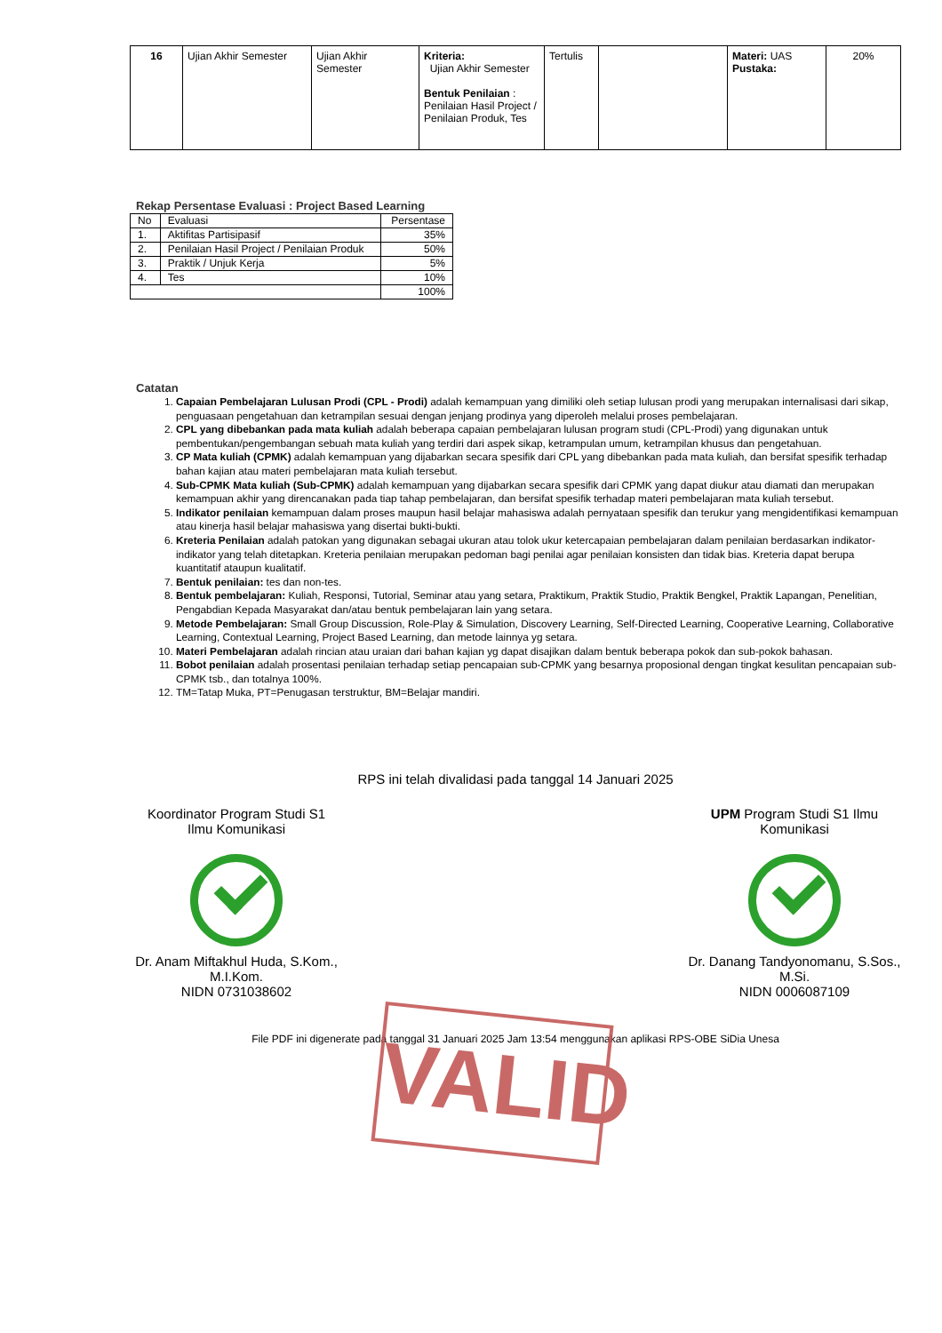| 16 | Ujian Akhir Semester | Ujian Akhir Semester | Kriteria: Ujian Akhir Semester Bentuk Penilaian : Penilaian Hasil Project / Penilaian Produk, Tes | Tertulis | | Materi: UAS Pustaka: | 20% |
Rekap Persentase Evaluasi : Project Based Learning
| No | Evaluasi | Persentase |
| 1. | Aktifitas Partisipasif | 35% |
| 2. | Penilaian Hasil Project / Penilaian Produk | 50% |
| 3. | Praktik / Unjuk Kerja | 5% |
| 4. | Tes | 10% |
| | | 100% |
Catatan
1. Capaian Pembelajaran Lulusan Prodi (CPL - Prodi) adalah kemampuan yang dimiliki oleh setiap lulusan prodi yang merupakan internalisasi dari sikap, penguasaan pengetahuan dan ketrampilan sesuai dengan jenjang prodinya yang diperoleh melalui proses pembelajaran.
2. CPL yang dibebankan pada mata kuliah adalah beberapa capaian pembelajaran lulusan program studi (CPL-Prodi) yang digunakan untuk pembentukan/pengembangan sebuah mata kuliah yang terdiri dari aspek sikap, ketrampulan umum, ketrampilan khusus dan pengetahuan.
3. CP Mata kuliah (CPMK) adalah kemampuan yang dijabarkan secara spesifik dari CPL yang dibebankan pada mata kuliah, dan bersifat spesifik terhadap bahan kajian atau materi pembelajaran mata kuliah tersebut.
4. Sub-CPMK Mata kuliah (Sub-CPMK) adalah kemampuan yang dijabarkan secara spesifik dari CPMK yang dapat diukur atau diamati dan merupakan kemampuan akhir yang direncanakan pada tiap tahap pembelajaran, dan bersifat spesifik terhadap materi pembelajaran mata kuliah tersebut.
5. Indikator penilaian kemampuan dalam proses maupun hasil belajar mahasiswa adalah pernyataan spesifik dan terukur yang mengidentifikasi kemampuan atau kinerja hasil belajar mahasiswa yang disertai bukti-bukti.
6. Kreteria Penilaian adalah patokan yang digunakan sebagai ukuran atau tolok ukur ketercapaian pembelajaran dalam penilaian berdasarkan indikator-indikator yang telah ditetapkan. Kreteria penilaian merupakan pedoman bagi penilai agar penilaian konsisten dan tidak bias. Kreteria dapat berupa kuantitatif ataupun kualitatif.
7. Bentuk penilaian: tes dan non-tes.
8. Bentuk pembelajaran: Kuliah, Responsi, Tutorial, Seminar atau yang setara, Praktikum, Praktik Studio, Praktik Bengkel, Praktik Lapangan, Penelitian, Pengabdian Kepada Masyarakat dan/atau bentuk pembelajaran lain yang setara.
9. Metode Pembelajaran: Small Group Discussion, Role-Play & Simulation, Discovery Learning, Self-Directed Learning, Cooperative Learning, Collaborative Learning, Contextual Learning, Project Based Learning, dan metode lainnya yg setara.
10. Materi Pembelajaran adalah rincian atau uraian dari bahan kajian yg dapat disajikan dalam bentuk beberapa pokok dan sub-pokok bahasan.
11. Bobot penilaian adalah prosentasi penilaian terhadap setiap pencapaian sub-CPMK yang besarnya proposional dengan tingkat kesulitan pencapaian sub-CPMK tsb., dan totalnya 100%.
12. TM=Tatap Muka, PT=Penugasan terstruktur, BM=Belajar mandiri.
RPS ini telah divalidasi pada tanggal 14 Januari 2025
Koordinator Program Studi S1
Ilmu Komunikasi
Dr. Anam Miftakhul Huda, S.Kom., M.I.Kom.
NIDN 0731038602
UPM Program Studi S1 Ilmu Komunikasi
Dr. Danang Tandyonomanu, S.Sos., M.Si.
NIDN 0006087109
File PDF ini digenerate pada tanggal 31 Januari 2025 Jam 13:54 menggunakan aplikasi RPS-OBE SiDia Unesa
VALID